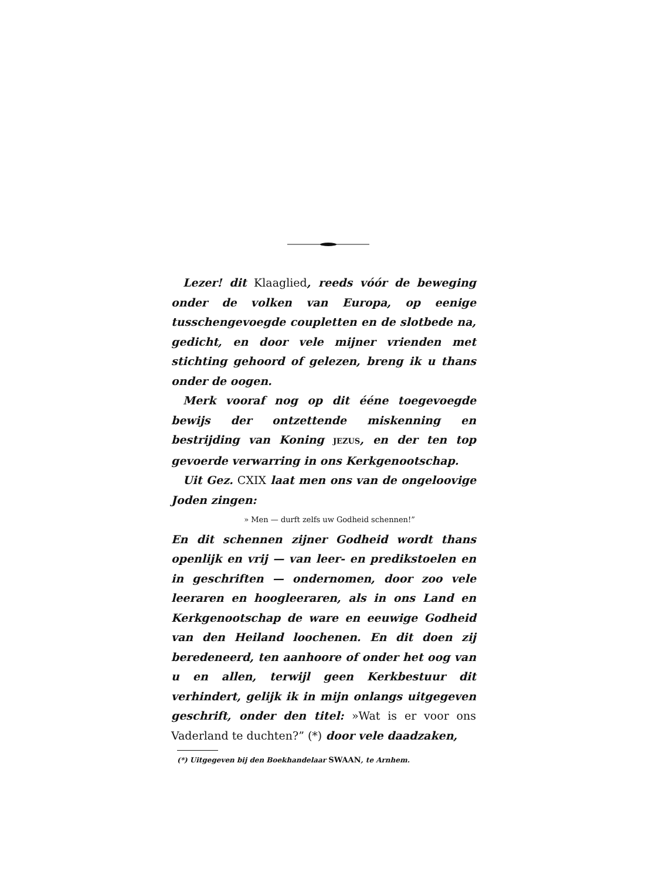Lezer! dit Klaaglied, reeds vóór de beweging onder de volken van Europa, op eenige tusschengevoegde coupletten en de slotbede na, gedicht, en door vele mijner vrienden met stichting gehoord of gelezen, breng ik u thans onder de oogen.
Merk vooraf nog op dit ééne toegevoegde bewijs der ontzettende miskenning en bestrijding van Koning JEZUS, en der ten top gevoerde verwarring in ons Kerkgenootschap.
Uit Gez. CXIX laat men ons van de ongeloovige Joden zingen:
» Men — durft zelfs uw Godheid schennen!”
En dit schennen zijner Godheid wordt thans openlijk en vrij — van leer- en predikstoelen en in geschriften — ondernomen, door zoo vele leeraren en hoogleeraren, als in ons Land en Kerkgenootschap de ware en eeuwige Godheid van den Heiland loochenen. En dit doen zij beredeneerd, ten aanhoore of onder het oog van u en allen, terwijl geen Kerkbestuur dit verhindert, gelijk ik in mijn onlangs uitgegeven geschrift, onder den titel: »Wat is er voor ons Vaderland te duchten?” (*) door vele daadzaken,
(*) Uitgegeven bij den Boekhandelaar SWAAN, te Arnhem.